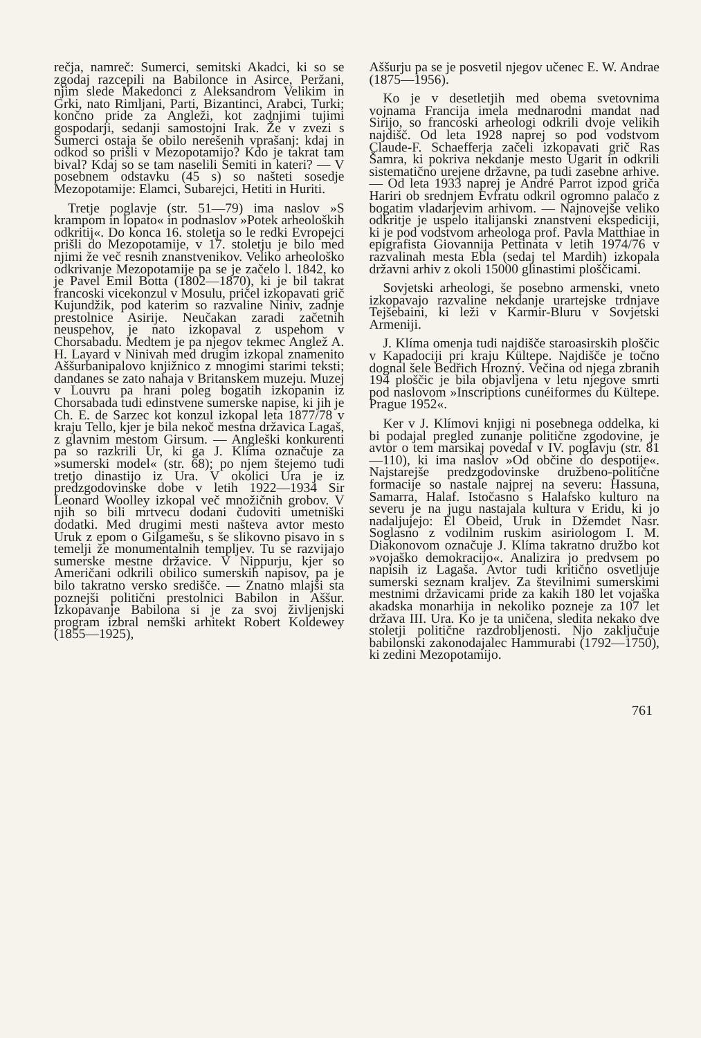rečja, namreč: Sumerci, semitski Akadci, ki so se zgodaj razcepili na Babilonce in Asirce, Peržani, njim slede Makedonci z Aleksandrom Velikim in Grki, nato Rimljani, Parti, Bizantinci, Arabci, Turki; končno pride za Angleži, kot zadnjimi tujimi gospodarji, sedanji samostojni Irak. Že v zvezi s Sumerci ostaja še obilo nerešenih vprašanj: kdaj in odkod so prišli v Mezopotamijo? Kdo je takrat tam bival? Kdaj so se tam naselili Semiti in kateri? — V posebnem odstavku (45 s) so našteti sosedje Mezopotamije: Elamci, Subarejci, Hetiti in Huriti.
Tretje poglavje (str. 51—79) ima naslov »S krampom in lopato« in podnaslov »Potek arheoloških odkritij«. Do konca 16. stoletja so le redki Evropejci prišli do Mezopotamije, v 17. stoletju je bilo med njimi že več resnih znanstvenikov. Veliko arheološko odkrivanje Mezopotamije pa se je začelo l. 1842, ko je Pavel Emil Botta (1802—1870), ki je bil takrat francoski vicekonzul v Mosulu, pričel izkopavati grič Kujundžik, pod katerim so razvaline Niniv, zadnje prestolnice Asirije. Neučakan zaradi začetnih neuspehov, je nato izkopaval z uspehom v Chorsabadu. Medtem je pa njegov tekmec Anglež A. H. Layard v Ninivah med drugim izkopal znamenito Aššurbanipalovo knjižnico z mnogimi starimi teksti; dandanes se zato nahaja v Britanskem muzeju. Muzej v Louvru pa hrani poleg bogatih izkopanin iz Chorsabada tudi edinstvene sumerske napise, ki jih je Ch. E. de Sarzec kot konzul izkopal leta 1877/78 v kraju Tello, kjer je bila nekoč mestna državica Lagaš, z glavnim mestom Girsum. — Angleški konkurenti pa so razkrili Ur, ki ga J. Klíma označuje za »sumerski model« (str. 68); po njem štejemo tudi tretjo dinastijo iz Ura. V okolici Ura je iz predzgodovinske dobe v letih 1922—1934 Sir Leonard Woolley izkopal več množičnih grobov. V njih so bili mrtvecu dodani čudoviti umetniški dodatki. Med drugimi mesti našteva avtor mesto Uruk z epom o Gilgamešu, s še slikovno pisavo in s temelji že monumentalnih templjev. Tu se razvijajo sumerske mestne državice. V Nippurju, kjer so Američani odkrili obilico sumerskih napisov, pa je bilo takratno versko središče. — Znatno mlajši sta poznejši politični prestolnici Babilon in Aššur. Izkopavanje Babilona si je za svoj življenjski program izbral nemški arhitekt Robert Koldewey (1855—1925),
Aššurju pa se je posvetil njegov učenec E. W. Andrae (1875—1956).
Ko je v desetletjih med obema svetovnima vojnama Francija imela mednarodni mandat nad Sirijo, so francoski arheologi odkrili dvoje velikih najdišč. Od leta 1928 naprej so pod vodstvom Claude-F. Schaefferja začeli izkopavati grič Ras Šamra, ki pokriva nekdanje mesto Ugarit in odkrili sistematično urejene državne, pa tudi zasebne arhive. — Od leta 1933 naprej je André Parrot izpod griča Hariri ob srednjem Evfratu odkril ogromno palačo z bogatim vladarjevim arhivom. — Najnovejše veliko odkritje je uspelo italijanski znanstveni ekspediciji, ki je pod vodstvom arheologa prof. Pavla Matthiae in epigrafista Giovannija Pettinata v letih 1974/76 v razvalinah mesta Ebla (sedaj tel Mardih) izkopala državni arhiv z okoli 15000 glinastimi ploščicami.
Sovjetski arheologi, še posebno armenski, vneto izkopavajo razvaline nekdanje urartejske trdnjave Tejšebaini, ki leži v Karmir-Bluru v Sovjetski Armeniji.
J. Klíma omenja tudi najdišče staroasirskih ploščic v Kapadociji pri kraju Kültepe. Najdišče je točno dognal šele Bedřich Hrozný. Večina od njega zbranih 194 ploščic je bila objavljena v letu njegove smrti pod naslovom »Inscriptions cunéiformes du Kültepe. Prague 1952«.
Ker v J. Klímovi knjigi ni posebnega oddelka, ki bi podajal pregled zunanje politične zgodovine, je avtor o tem marsikaj povedal v IV. poglavju (str. 81—110), ki ima naslov »Od občine do despotije«. Najstarejše predzgodovinske družbeno-politične formacije so nastale najprej na severu: Hassuna, Samarra, Halaf. Istočasno s Halafsko kulturo na severu je na jugu nastajala kultura v Eridu, ki jo nadaljujejo: El Obeid, Uruk in Džemdet Nasr. Soglasno z vodilnim ruskim asiriologom I. M. Diakonovom označuje J. Klíma takratno družbo kot »vojaško demokracijo«. Analizira jo predvsem po napisih iz Lagaša. Avtor tudi kritično osvetljuje sumerski seznam kraljev. Za številnimi sumerskimi mestnimi državicami pride za kakih 180 let vojaška akadska monarhija in nekoliko pozneje za 107 let država III. Ura. Ko je ta uničena, sledita nekako dve stoletji politične razdrobljenosti. Njo zaključuje babilonski zakonodajalec Hammurabi (1792—1750), ki zedini Mezopotamijo.
761